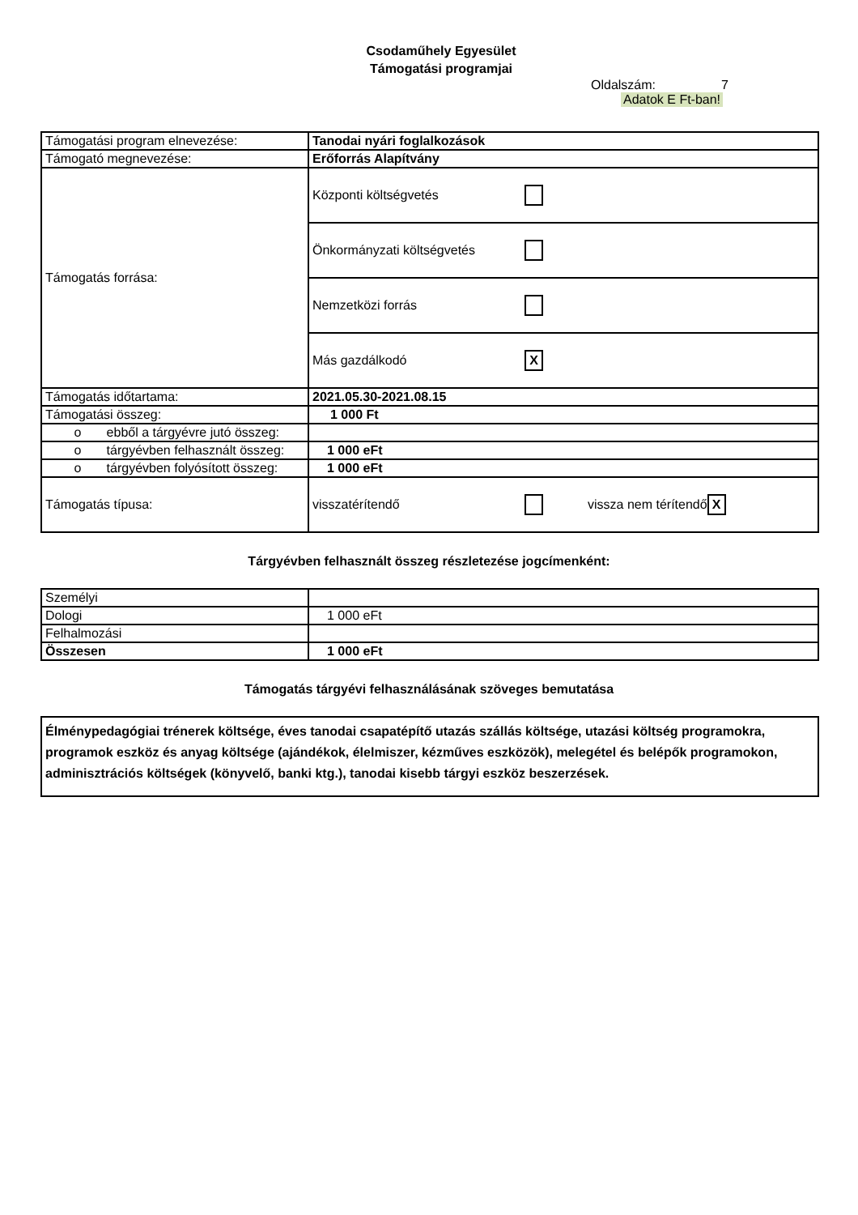Csodaműhely Egyesület
Támogatási programjai
Oldalszám: 7
Adatok E Ft-ban!
| Támogatási program elnevezése: | Tanodai nyári foglalkozások |
| Támogató megnevezése: | Erőforrás Alapítvány |
| Támogatás forrása: | Központi költségvetés |
| | Önkormányzati költségvetés |
| | Nemzetközi forrás |
| | Más gazdálkodó X |
| Támogatás időtartama: | 2021.05.30-2021.08.15 |
| Támogatási összeg: | 1 000 Ft |
| o ebből a tárgyévre jutó összeg: | |
| o tárgyévben felhasznált összeg: | 1 000 eFt |
| o tárgyévben folyósított összeg: | 1 000 eFt |
| Támogatás típusa: | visszatérítendő vissza nem térítendő X |
Tárgyévben felhasznált összeg részletezése jogcímenként:
| Személyi | |
| Dologi | 1 000 eFt |
| Felhalmozási | |
| Összesen | 1 000 eFt |
Támogatás tárgyévi felhasználásának szöveges bemutatása
Élménypedagógiai trénerek költsége, éves tanodai csapatépítő utazás szállás költsége, utazási költség programokra, programok eszköz és anyag költsége (ajándékok, élelmiszer, kézműves eszközök), melegétel és belépők programokon, adminisztrációs költségek (könyvelő, banki ktg.), tanodai kisebb tárgyi eszköz beszerzések.